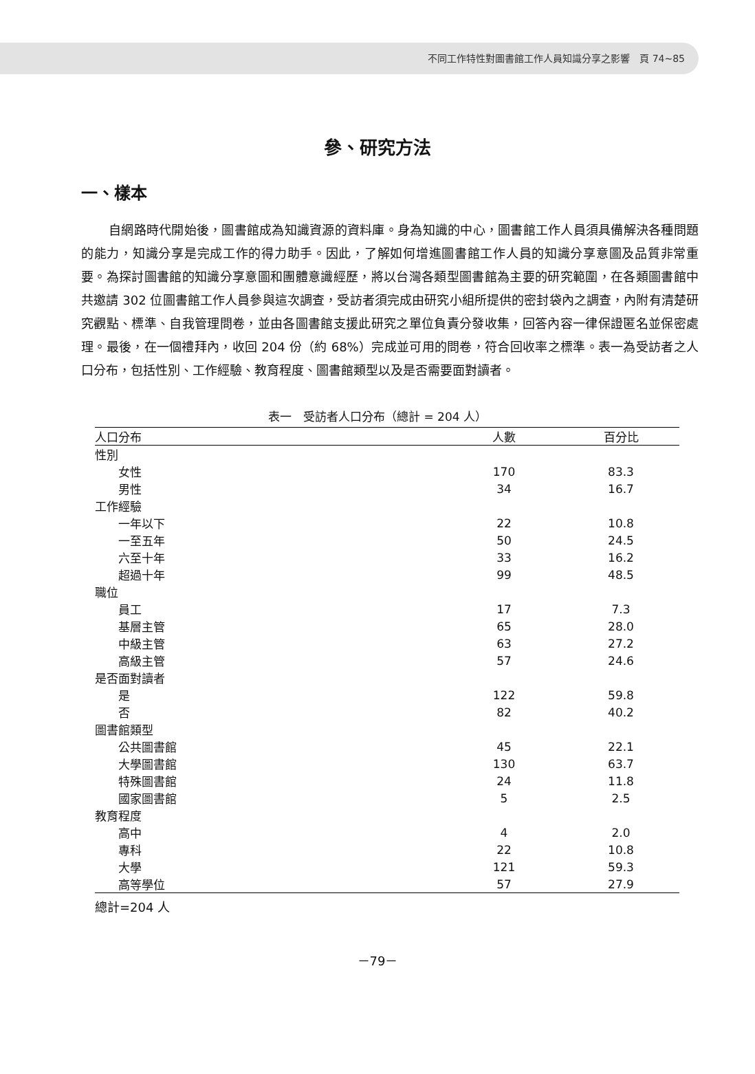不同工作特性對圖書館工作人員知識分享之影響　頁 74~85
參、研究方法
一、樣本
自網路時代開始後，圖書館成為知識資源的資料庫。身為知識的中心，圖書館工作人員須具備解決各種問題的能力，知識分享是完成工作的得力助手。因此，了解如何增進圖書館工作人員的知識分享意圖及品質非常重要。為探討圖書館的知識分享意圖和團體意識經歷，將以台灣各類型圖書館為主要的研究範圍，在各類圖書館中共邀請 302 位圖書館工作人員參與這次調查，受訪者須完成由研究小組所提供的密封袋內之調查，內附有清楚研究觀點、標準、自我管理問卷，並由各圖書館支援此研究之單位負責分發收集，回答內容一律保證匿名並保密處理。最後，在一個禮拜內，收回 204 份（約 68%）完成並可用的問卷，符合回收率之標準。表一為受訪者之人口分布，包括性別、工作經驗、教育程度、圖書館類型以及是否需要面對讀者。
表一　受訪者人口分布（總計 = 204 人）
| 人口分布 | 人數 | 百分比 |
| --- | --- | --- |
| 性別 | | |
| 女性 | 170 | 83.3 |
| 男性 | 34 | 16.7 |
| 工作經驗 | | |
| 一年以下 | 22 | 10.8 |
| 一至五年 | 50 | 24.5 |
| 六至十年 | 33 | 16.2 |
| 超過十年 | 99 | 48.5 |
| 職位 | | |
| 員工 | 17 | 7.3 |
| 基層主管 | 65 | 28.0 |
| 中級主管 | 63 | 27.2 |
| 高級主管 | 57 | 24.6 |
| 是否面對讀者 | | |
| 是 | 122 | 59.8 |
| 否 | 82 | 40.2 |
| 圖書館類型 | | |
| 公共圖書館 | 45 | 22.1 |
| 大學圖書館 | 130 | 63.7 |
| 特殊圖書館 | 24 | 11.8 |
| 國家圖書館 | 5 | 2.5 |
| 教育程度 | | |
| 高中 | 4 | 2.0 |
| 專科 | 22 | 10.8 |
| 大學 | 121 | 59.3 |
| 高等學位 | 57 | 27.9 |
總計=204 人
－79－